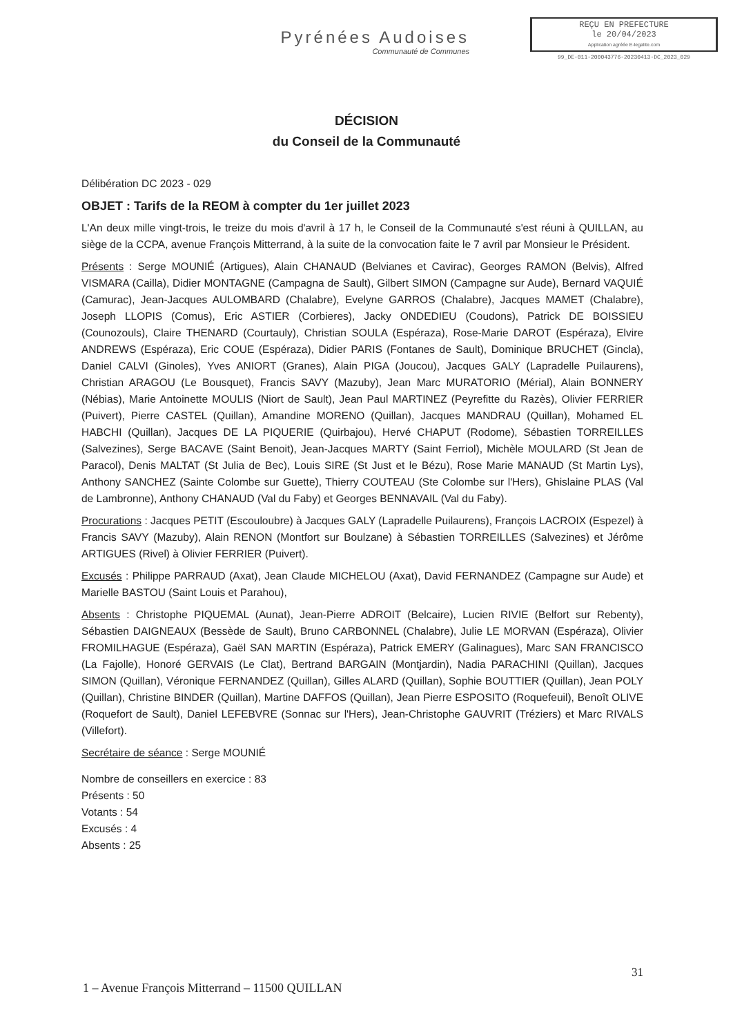Pyrénées Audoises
Communauté de Communes
REÇU EN PREFECTURE
le 20/04/2023
Application agréée E-legalite.com
99_DE-011-200043776-20230413-DC_2023_029
DÉCISION
du Conseil de la Communauté
Délibération DC 2023 - 029
OBJET : Tarifs de la REOM à compter du 1er juillet 2023
L'An deux mille vingt-trois, le treize du mois d'avril à 17 h, le Conseil de la Communauté s'est réuni à QUILLAN, au siège de la CCPA, avenue François Mitterrand, à la suite de la convocation faite le 7 avril par Monsieur le Président.
Présents : Serge MOUNIÉ (Artigues), Alain CHANAUD (Belvianes et Cavirac), Georges RAMON (Belvis), Alfred VISMARA (Cailla), Didier MONTAGNE (Campagna de Sault), Gilbert SIMON (Campagne sur Aude), Bernard VAQUIÉ (Camurac), Jean-Jacques AULOMBARD (Chalabre), Evelyne GARROS (Chalabre), Jacques MAMET (Chalabre), Joseph LLOPIS (Comus), Eric ASTIER (Corbieres), Jacky ONDEDIEU (Coudons), Patrick DE BOISSIEU (Counozouls), Claire THENARD (Courtauly), Christian SOULA (Espéraza), Rose-Marie DAROT (Espéraza), Elvire ANDREWS (Espéraza), Eric COUE (Espéraza), Didier PARIS (Fontanes de Sault), Dominique BRUCHET (Gincla), Daniel CALVI (Ginoles), Yves ANIORT (Granes), Alain PIGA (Joucou), Jacques GALY (Lapradelle Puilaurens), Christian ARAGOU (Le Bousquet), Francis SAVY (Mazuby), Jean Marc MURATORIO (Mérial), Alain BONNERY (Nébias), Marie Antoinette MOULIS (Niort de Sault), Jean Paul MARTINEZ (Peyrefitte du Razès), Olivier FERRIER (Puivert), Pierre CASTEL (Quillan), Amandine MORENO (Quillan), Jacques MANDRAU (Quillan), Mohamed EL HABCHI (Quillan), Jacques DE LA PIQUERIE (Quirbajou), Hervé CHAPUT (Rodome), Sébastien TORREILLES (Salvezines), Serge BACAVE (Saint Benoit), Jean-Jacques MARTY (Saint Ferriol), Michèle MOULARD (St Jean de Paracol), Denis MALTAT (St Julia de Bec), Louis SIRE (St Just et le Bézu), Rose Marie MANAUD (St Martin Lys), Anthony SANCHEZ (Sainte Colombe sur Guette), Thierry COUTEAU (Ste Colombe sur l'Hers), Ghislaine PLAS (Val de Lambronne), Anthony CHANAUD (Val du Faby) et Georges BENNAVAIL (Val du Faby).
Procurations : Jacques PETIT (Escouloubre) à Jacques GALY (Lapradelle Puilaurens), François LACROIX (Espezel) à Francis SAVY (Mazuby), Alain RENON (Montfort sur Boulzane) à Sébastien TORREILLES (Salvezines) et Jérôme ARTIGUES (Rivel) à Olivier FERRIER (Puivert).
Excusés : Philippe PARRAUD (Axat), Jean Claude MICHELOU (Axat), David FERNANDEZ (Campagne sur Aude) et Marielle BASTOU (Saint Louis et Parahou),
Absents : Christophe PIQUEMAL (Aunat), Jean-Pierre ADROIT (Belcaire), Lucien RIVIE (Belfort sur Rebenty), Sébastien DAIGNEAUX (Bessède de Sault), Bruno CARBONNEL (Chalabre), Julie LE MORVAN (Espéraza), Olivier FROMILHAGUE (Espéraza), Gaël SAN MARTIN (Espéraza), Patrick EMERY (Galinagues), Marc SAN FRANCISCO (La Fajolle), Honoré GERVAIS (Le Clat), Bertrand BARGAIN (Montjardin), Nadia PARACHINI (Quillan), Jacques SIMON (Quillan), Véronique FERNANDEZ (Quillan), Gilles ALARD (Quillan), Sophie BOUTTIER (Quillan), Jean POLY (Quillan), Christine BINDER (Quillan), Martine DAFFOS (Quillan), Jean Pierre ESPOSITO (Roquefeuil), Benoît OLIVE (Roquefort de Sault), Daniel LEFEBVRE (Sonnac sur l'Hers), Jean-Christophe GAUVRIT (Tréziers) et Marc RIVALS (Villefort).
Secrétaire de séance : Serge MOUNIÉ
Nombre de conseillers en exercice : 83
Présents : 50
Votants : 54
Excusés : 4
Absents : 25
31
1 – Avenue François Mitterrand – 11500 QUILLAN